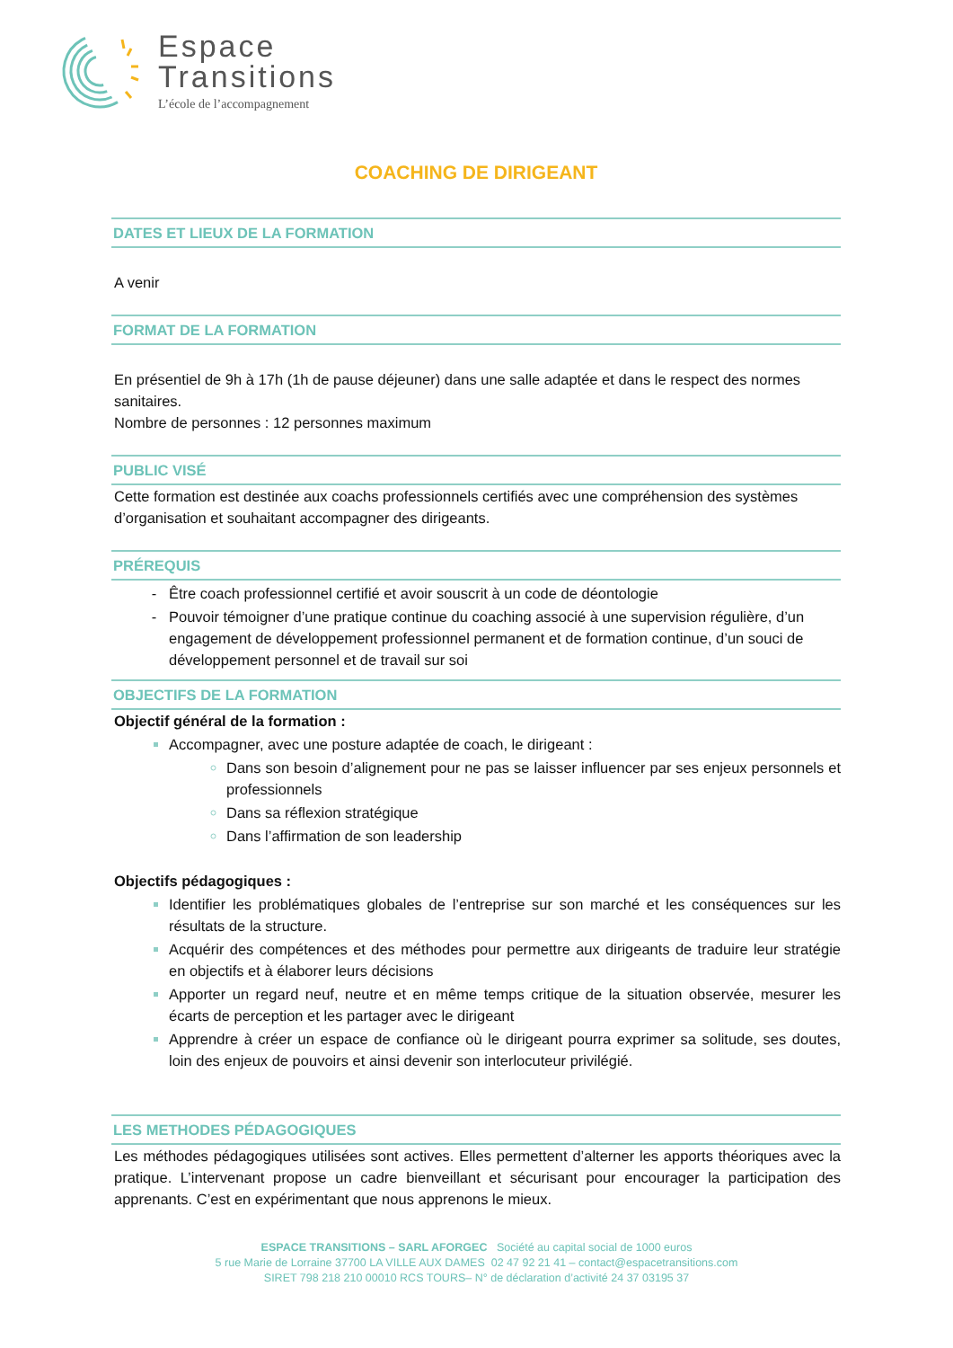Espace
Transitions
L’école de l’accompagnement
COACHING DE DIRIGEANT
DATES ET LIEUX DE LA FORMATION
A venir
FORMAT DE LA FORMATION
En présentiel de 9h à 17h (1h de pause déjeuner) dans une salle adaptée et dans le respect des normes sanitaires.
Nombre de personnes : 12 personnes maximum
PUBLIC VISÉ
Cette formation est destinée aux coachs professionnels certifiés avec une compréhension des systèmes d’organisation et souhaitant accompagner des dirigeants.
PRÉREQUIS
Être coach professionnel certifié et avoir souscrit à un code de déontologie
Pouvoir témoigner d’une pratique continue du coaching associé à une supervision régulière, d’un engagement de développement professionnel permanent et de formation continue, d’un souci de développement personnel et de travail sur soi
OBJECTIFS DE LA FORMATION
Objectif général de la formation :
Accompagner, avec une posture adaptée de coach, le dirigeant :
Dans son besoin d’alignement pour ne pas se laisser influencer par ses enjeux personnels et professionnels
Dans sa réflexion stratégique
Dans l’affirmation de son leadership
Objectifs pédagogiques :
Identifier les problématiques globales de l’entreprise sur son marché et les conséquences sur les résultats de la structure.
Acquérir des compétences et des méthodes pour permettre aux dirigeants de traduire leur stratégie en objectifs et à élaborer leurs décisions
Apporter un regard neuf, neutre et en même temps critique de la situation observée, mesurer les écarts de perception et les partager avec le dirigeant
Apprendre à créer un espace de confiance où le dirigeant pourra exprimer sa solitude, ses doutes, loin des enjeux de pouvoirs et ainsi devenir son interlocuteur privilégié.
LES METHODES PÉDAGOGIQUES
Les méthodes pédagogiques utilisées sont actives. Elles permettent d’alterner les apports théoriques avec la pratique. L’intervenant propose un cadre bienveillant et sécurisant pour encourager la participation des apprenants. C’est en expérimentant que nous apprenons le mieux.
ESPACE TRANSITIONS – SARL AFORGEC Société au capital social de 1000 euros
5 rue Marie de Lorraine 37700 LA VILLE AUX DAMES 02 47 92 21 41 – contact@espacetransitions.com
SIRET 798 218 210 00010 RCS TOURS– N° de déclaration d’activité 24 37 03195 37